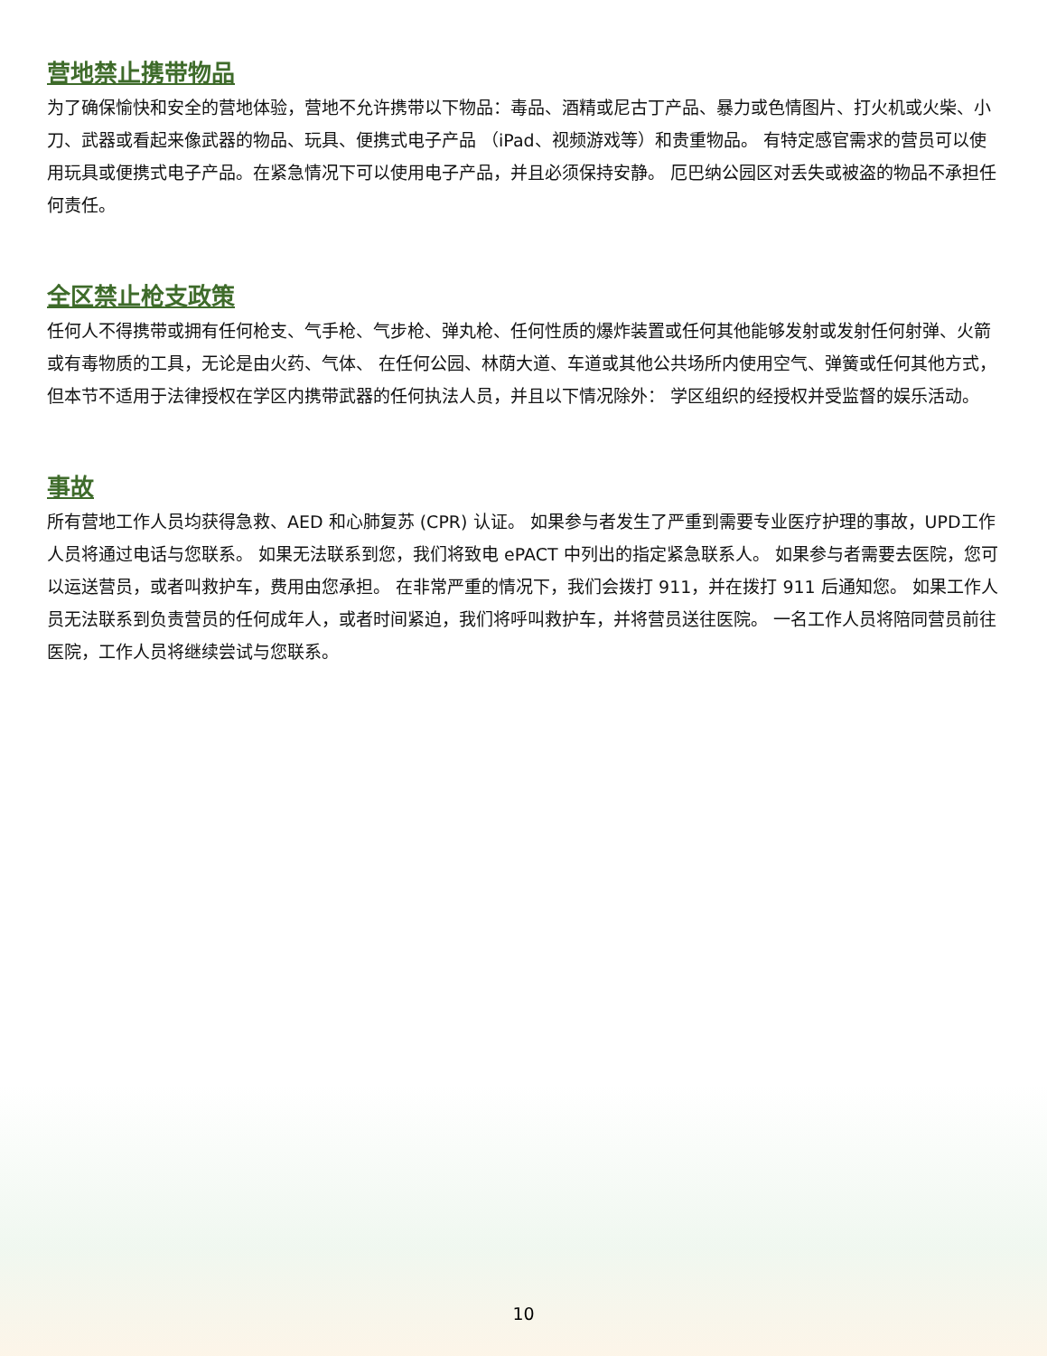营地禁止携带物品
为了确保愉快和安全的营地体验，营地不允许携带以下物品：毒品、酒精或尼古丁产品、暴力或色情图片、打火机或火柴、小刀、武器或看起来像武器的物品、玩具、便携式电子产品 （iPad、视频游戏等）和贵重物品。 有特定感官需求的营员可以使用玩具或便携式电子产品。在紧急情况下可以使用电子产品，并且必须保持安静。 厄巴纳公园区对丢失或被盗的物品不承担任何责任。
全区禁止枪支政策
任何人不得携带或拥有任何枪支、气手枪、气步枪、弹丸枪、任何性质的爆炸装置或任何其他能够发射或发射任何射弹、火箭或有毒物质的工具，无论是由火药、气体、 在任何公园、林荫大道、车道或其他公共场所内使用空气、弹簧或任何其他方式，但本节不适用于法律授权在学区内携带武器的任何执法人员，并且以下情况除外： 学区组织的经授权并受监督的娱乐活动。
事故
所有营地工作人员均获得急救、AED 和心肺复苏 (CPR) 认证。 如果参与者发生了严重到需要专业医疗护理的事故，UPD工作人员将通过电话与您联系。 如果无法联系到您，我们将致电 ePACT 中列出的指定紧急联系人。 如果参与者需要去医院，您可以运送营员，或者叫救护车，费用由您承担。 在非常严重的情况下，我们会拨打 911，并在拨打 911 后通知您。 如果工作人员无法联系到负责营员的任何成年人，或者时间紧迫，我们将呼叫救护车，并将营员送往医院。 一名工作人员将陪同营员前往医院，工作人员将继续尝试与您联系。
10